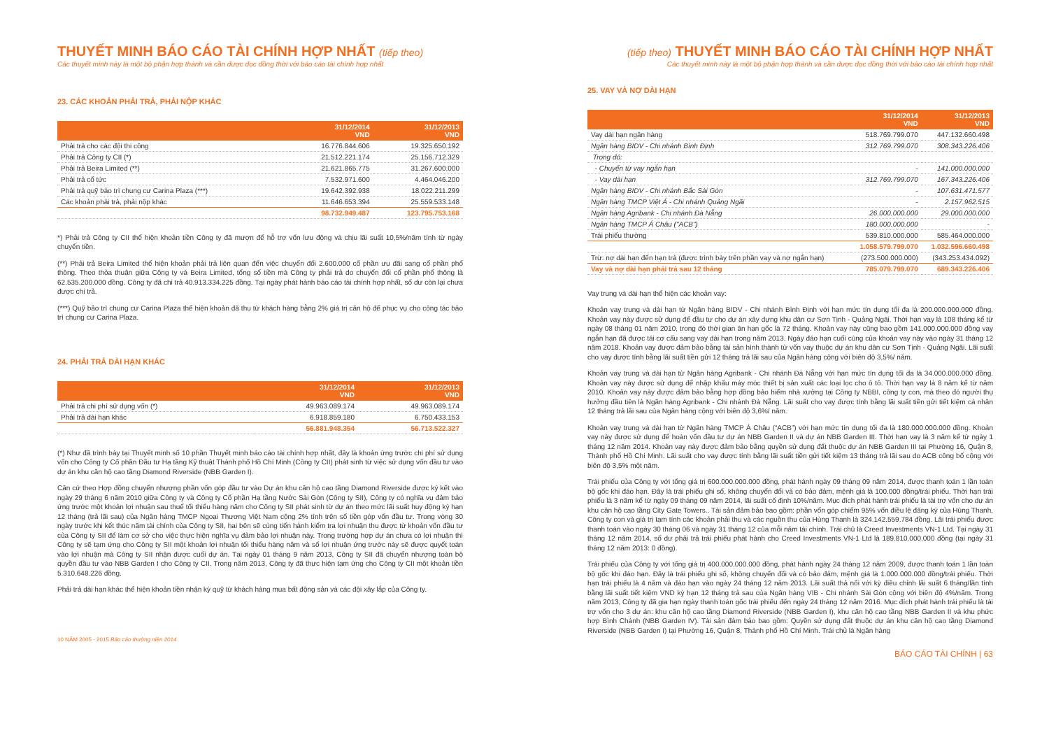THUYẾT MINH BÁO CÁO TÀI CHÍNH HỢP NHẤT (tiếp theo)
Các thuyết minh này là một bộ phận hợp thành và cần được đọc đồng thời với báo cáo tài chính hợp nhất
23. CÁC KHOẢN PHẢI TRẢ, PHẢI NỘP KHÁC
| | 31/12/2014 VND | 31/12/2013 VND |
| --- | --- | --- |
| Phải trả cho các đội thi công | 16.776.844.606 | 19.325.650.192 |
| Phải trả Công ty CII (*) | 21.512.221.174 | 25.156.712.329 |
| Phải trả Beira Limited (**) | 21.621.865.775 | 31.267.600.000 |
| Phải trả cổ tức | 7.532.971.600 | 4.464.046.200 |
| Phải trả quỹ bảo trì chung cư Carina Plaza (***) | 19.642.392.938 | 18.022.211.299 |
| Các khoản phải trả, phải nộp khác | 11.646.653.394 | 25.559.533.148 |
| | 98.732.949.487 | 123.795.753.168 |
*) Phải trả Công ty CII thể hiện khoản tiền Công ty đã mượn để hỗ trợ vốn lưu động và chịu lãi suất 10,5%/năm tính từ ngày chuyển tiền.
(**) Phải trả Beira Limited thể hiện khoản phải trả liên quan đến việc chuyển đổi 2.600.000 cổ phần ưu đãi sang cổ phần phổ thông. Theo thỏa thuận giữa Công ty và Beira Limited, tổng số tiền mà Công ty phải trả do chuyển đổi cổ phần phổ thông là 62.535.200.000 đồng. Công ty đã chi trả 40.913.334.225 đồng. Tại ngày phát hành báo cáo tài chính hợp nhất, số dư còn lại chưa được chi trả.
(***) Quỹ bảo trì chung cư Carina Plaza thể hiện khoản đã thu từ khách hàng bằng 2% giá trị căn hộ để phục vụ cho công tác bảo trì chung cư Carina Plaza.
24. PHẢI TRẢ DÀI HẠN KHÁC
| | 31/12/2014 VND | 31/12/2013 VND |
| --- | --- | --- |
| Phải trả chi phí sử dụng vốn (*) | 49.963.089.174 | 49.963.089.174 |
| Phải trả dài hạn khác | 6.918.859.180 | 6.750.433.153 |
| | 56.881.948.354 | 56.713.522.327 |
(*) Như đã trình bày tại Thuyết minh số 10 phần Thuyết minh báo cáo tài chính hợp nhất, đây là khoản ứng trước chi phí sử dụng vốn cho Công ty Cổ phần Đầu tư Hạ tầng Kỹ thuật Thành phố Hồ Chí Minh (Công ty CII) phát sinh từ việc sử dụng vốn đầu tư vào dự án khu căn hộ cao tầng Diamond Riverside (NBB Garden I).
Căn cứ theo Hợp đồng chuyển nhượng phần vốn góp đầu tư vào Dự án khu căn hộ cao tầng Diamond Riverside được ký kết vào ngày 29 tháng 6 năm 2010 giữa Công ty và Công ty Cổ phần Hạ tầng Nước Sài Gòn (Công ty SII), Công ty có nghĩa vụ đảm bảo ứng trước một khoản lợi nhuận sau thuế tối thiểu hàng năm cho Công ty SII phát sinh từ dự án theo mức lãi suất huy động kỳ hạn 12 tháng (trả lãi sau) của Ngân hàng TMCP Ngoại Thương Việt Nam cộng 2% tính trên số tiền góp vốn đầu tư. Trong vòng 30 ngày trước khi kết thúc năm tài chính của Công ty SII, hai bên sẽ cùng tiến hành kiểm tra lợi nhuận thu được từ khoản vốn đầu tư của Công ty SII để làm cơ sở cho việc thực hiện nghĩa vụ đảm bảo lợi nhuận này. Trong trường hợp dự án chưa có lợi nhuận thì Công ty sẽ tạm ứng cho Công ty SII một khoản lợi nhuận tối thiểu hàng năm và số lợi nhuận ứng trước này sẽ được quyết toán vào lợi nhuận mà Công ty SII nhận được cuối dự án. Tại ngày 01 tháng 9 năm 2013, Công ty SII đã chuyển nhượng toàn bộ quyền đầu tư vào NBB Garden I cho Công ty CII. Trong năm 2013, Công ty đã thực hiện tạm ứng cho Công ty CII một khoản tiền 5.310.648.226 đồng.
Phải trả dài hạn khác thể hiện khoản tiền nhận ký quỹ từ khách hàng mua bất động sản và các đội xây lắp của Công ty.
10 NĂM 2005 - 2015 Báo cáo thường niên 2014
(tiếp theo) THUYẾT MINH BÁO CÁO TÀI CHÍNH HỢP NHẤT
Các thuyết minh này là một bộ phận hợp thành và cần được đọc đồng thời với báo cáo tài chính hợp nhất
25. VAY VÀ NỢ DÀI HẠN
| | 31/12/2014 VND | 31/12/2013 VND |
| --- | --- | --- |
| Vay dài hạn ngân hàng | 518.769.799.070 | 447.132.660.498 |
| Ngân hàng BIDV - Chi nhánh Bình Định | 312.769.799.070 | 308.343.226.406 |
| Trong đó: | | |
| - Chuyển từ vay ngắn hạn | - | 141.000.000.000 |
| - Vay dài hạn | 312.769.799.070 | 167.343.226.406 |
| Ngân hàng BIDV - Chi nhánh Bắc Sài Gòn | - | 107.631.471.577 |
| Ngân hàng TMCP Việt Á - Chi nhánh Quảng Ngãi | - | 2.157.962.515 |
| Ngân hàng Agribank - Chi nhánh Đà Nẵng | 26.000.000.000 | 29.000.000.000 |
| Ngân hàng TMCP Á Châu ("ACB") | 180.000.000.000 | - |
| Trái phiếu thường | 539.810.000.000 | 585.464.000.000 |
| | 1.058.579.799.070 | 1.032.596.660.498 |
| Trừ: nợ dài hạn đến hạn trả (được trình bày trên phần vay và nợ ngắn hạn) | (273.500.000.000) | (343.253.434.092) |
| Vay và nợ dài hạn phải trả sau 12 tháng | 785.079.799.070 | 689.343.226.406 |
Vay trung và dài hạn thể hiện các khoản vay:
Khoản vay trung và dài hạn từ Ngân hàng BIDV - Chi nhánh Bình Định với hạn mức tín dụng tối đa là 200.000.000.000 đồng. Khoản vay này được sử dụng để đầu tư cho dự án xây dựng khu dân cư Sơn Tịnh - Quảng Ngãi. Thời hạn vay là 108 tháng kể từ ngày 08 tháng 01 năm 2010, trong đó thời gian ân hạn gốc là 72 tháng. Khoản vay này cũng bao gồm 141.000.000.000 đồng vay ngắn hạn đã được tái cơ cấu sang vay dài hạn trong năm 2013. Ngày đáo hạn cuối cùng của khoản vay này vào ngày 31 tháng 12 năm 2018. Khoản vay được đảm bảo bằng tài sản hình thành từ vốn vay thuộc dự án khu dân cư Sơn Tịnh - Quảng Ngãi. Lãi suất cho vay được tính bằng lãi suất tiền gửi 12 tháng trả lãi sau của Ngân hàng cộng với biên độ 3,5%/ năm.
Khoản vay trung và dài hạn từ Ngân hàng Agribank - Chi nhánh Đà Nẵng với hạn mức tín dụng tối đa là 34.000.000.000 đồng. Khoản vay này được sử dụng để nhập khẩu máy móc thiết bị sản xuất các loại lọc cho ô tô. Thời hạn vay là 8 năm kể từ năm 2010. Khoản vay này được đảm bảo bằng hợp đồng bảo hiểm nhà xưởng tại Công ty NBBI, công ty con, mà theo đó người thụ hưởng đầu tiên là Ngân hàng Agribank - Chi nhánh Đà Nẵng. Lãi suất cho vay được tính bằng lãi suất tiền gửi tiết kiệm cá nhân 12 tháng trả lãi sau của Ngân hàng cộng với biên độ 3,6%/ năm.
Khoản vay trung và dài hạn từ Ngân hàng TMCP Á Châu (“ACB”) với hạn mức tín dụng tối đa là 180.000.000.000 đồng. Khoản vay này được sử dụng để hoàn vốn đầu tư dự án NBB Garden II và dự án NBB Garden III. Thời hạn vay là 3 năm kể từ ngày 1 tháng 12 năm 2014. Khoản vay này được đảm bảo bằng quyền sử dụng đất thuộc dự án NBB Garden III tại Phường 16, Quận 8, Thành phố Hồ Chí Minh. Lãi suất cho vay được tính bằng lãi suất tiền gửi tiết kiệm 13 tháng trả lãi sau do ACB công bố cộng với biên độ 3,5% một năm.
Trái phiếu của Công ty với tổng giá trị 600.000.000.000 đồng, phát hành ngày 09 tháng 09 năm 2014, được thanh toán 1 lần toàn bộ gốc khi đáo hạn. Đây là trái phiếu ghi sổ, không chuyển đổi và có bảo đảm, mệnh giá là 100.000 đồng/trái phiếu. Thời hạn trái phiếu là 3 năm kể từ ngày 09 tháng 09 năm 2014, lãi suất cố định 10%/năm. Mục đích phát hành trái phiếu là tài trợ vốn cho dự án khu căn hộ cao tầng City Gate Towers.. Tài sản đảm bảo bao gồm: phần vốn góp chiếm 95% vốn điều lệ đăng ký của Hùng Thanh, Công ty con và giá trị tạm tính các khoản phải thu và các nguồn thu của Hùng Thanh là 324.142.559.784 đồng. Lãi trái phiếu được thanh toán vào ngày 30 tháng 06 và ngày 31 tháng 12 của mỗi năm tài chính. Trái chủ là Creed Investments VN-1 Ltd. Tại ngày 31 tháng 12 năm 2014, số dư phải trả trái phiếu phát hành cho Creed Investments VN-1 Ltd là 189.810.000.000 đồng (tại ngày 31 tháng 12 năm 2013: 0 đồng).
Trái phiếu của Công ty với tổng giá trị 400.000.000.000 đồng, phát hành ngày 24 tháng 12 năm 2009, được thanh toán 1 lần toàn bộ gốc khi đáo hạn. Đây là trái phiếu ghi sổ, không chuyển đổi và có bảo đảm, mệnh giá là 1.000.000.000 đồng/trái phiếu. Thời hạn trái phiếu là 4 năm và đáo hạn vào ngày 24 tháng 12 năm 2013. Lãi suất thả nổi với kỳ điều chỉnh lãi suất 6 tháng/lần tính bằng lãi suất tiết kiệm VND kỳ hạn 12 tháng trả sau của Ngân hàng VIB - Chi nhánh Sài Gòn cộng với biên độ 4%/năm. Trong năm 2013, Công ty đã gia hạn ngày thanh toán gốc trái phiếu đến ngày 24 tháng 12 năm 2016. Mục đích phát hành trái phiếu là tài trợ vốn cho 3 dự án: khu căn hộ cao tầng Diamond Riverside (NBB Garden I), khu căn hộ cao tầng NBB Garden II và khu phức hợp Bình Chánh (NBB Garden IV). Tài sản đảm bảo bao gồm: Quyền sử dụng đất thuộc dự án khu căn hộ cao tầng Diamond Riverside (NBB Garden I) tại Phường 16, Quận 8, Thành phố Hồ Chí Minh. Trái chủ là Ngân hàng
BÁO CÁO TÀI CHÍNH | 63